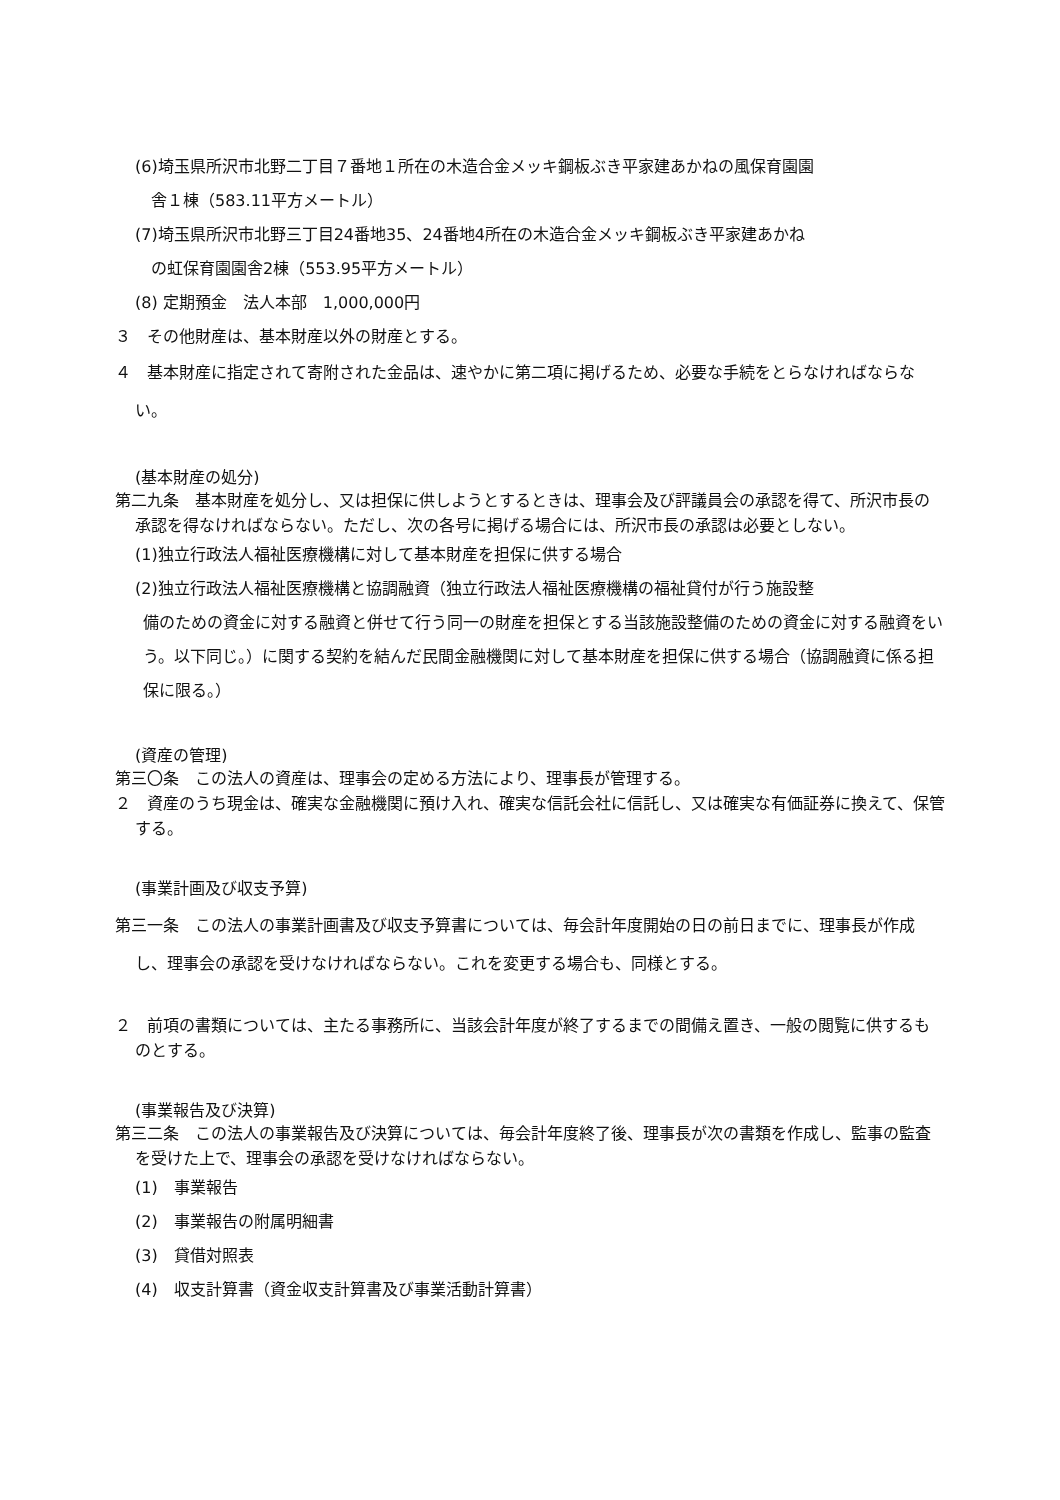(6)埼玉県所沢市北野二丁目７番地１所在の木造合金メッキ鋼板ぶき平家建あかねの風保育園園
舎１棟（583.11平方メートル）
(7)埼玉県所沢市北野三丁目24番地35、24番地4所在の木造合金メッキ鋼板ぶき平家建あかね
の虹保育園園舎2棟（553.95平方メートル）
(8) 定期預金　法人本部　1,000,000円
３　その他財産は、基本財産以外の財産とする。
４　基本財産に指定されて寄附された金品は、速やかに第二項に掲げるため、必要な手続をとらなければならない。
(基本財産の処分)
第二九条　基本財産を処分し、又は担保に供しようとするときは、理事会及び評議員会の承認を得て、所沢市長の承認を得なければならない。ただし、次の各号に掲げる場合には、所沢市長の承認は必要としない。
(1)独立行政法人福祉医療機構に対して基本財産を担保に供する場合
(2)独立行政法人福祉医療機構と協調融資（独立行政法人福祉医療機構の福祉貸付が行う施設整
備のための資金に対する融資と併せて行う同一の財産を担保とする当該施設整備のための資金に対する融資をいう。以下同じ。）に関する契約を結んだ民間金融機関に対して基本財産を担保に供する場合（協調融資に係る担保に限る。）
(資産の管理)
第三〇条　この法人の資産は、理事会の定める方法により、理事長が管理する。
２　資産のうち現金は、確実な金融機関に預け入れ、確実な信託会社に信託し、又は確実な有価証券に換えて、保管する。
(事業計画及び収支予算)
第三一条　この法人の事業計画書及び収支予算書については、毎会計年度開始の日の前日までに、理事長が作成し、理事会の承認を受けなければならない。これを変更する場合も、同様とする。
２　前項の書類については、主たる事務所に、当該会計年度が終了するまでの間備え置き、一般の閲覧に供するものとする。
(事業報告及び決算)
第三二条　この法人の事業報告及び決算については、毎会計年度終了後、理事長が次の書類を作成し、監事の監査を受けた上で、理事会の承認を受けなければならない。
(1)　事業報告
(2)　事業報告の附属明細書
(3)　貸借対照表
(4)　収支計算書（資金収支計算書及び事業活動計算書）